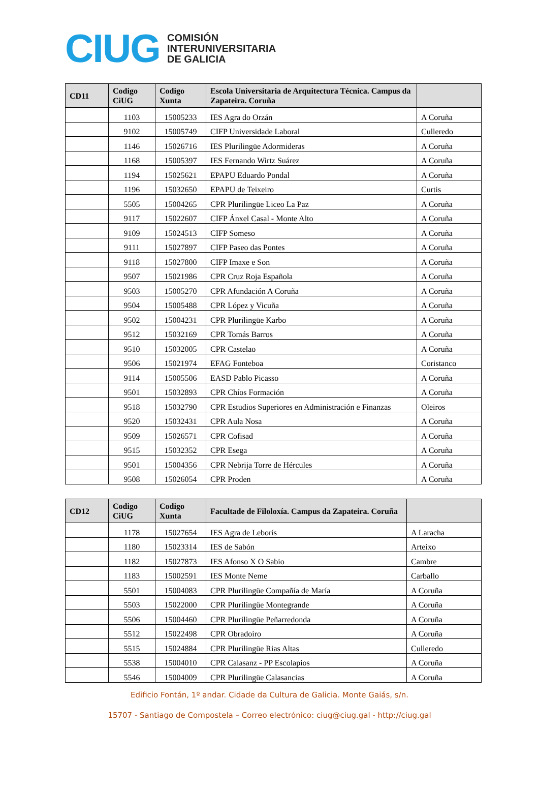CIUG
COMISIÓN
INTERUNIVERSITARIA
DE GALICIA
| CD11 | Codigo CiUG | Codigo Xunta | Escola Universitaria de Arquitectura Técnica. Campus da Zapateira. Coruña | |
| --- | --- | --- | --- | --- |
| | 1103 | 15005233 | IES Agra do Orzán | A Coruña |
| | 9102 | 15005749 | CIFP Universidade Laboral | Culleredo |
| | 1146 | 15026716 | IES Plurilingüe Adormideras | A Coruña |
| | 1168 | 15005397 | IES Fernando Wirtz Suárez | A Coruña |
| | 1194 | 15025621 | EPAPU Eduardo Pondal | A Coruña |
| | 1196 | 15032650 | EPAPU de Teixeiro | Curtis |
| | 5505 | 15004265 | CPR Plurilingüe Liceo La Paz | A Coruña |
| | 9117 | 15022607 | CIFP Ánxel Casal - Monte Alto | A Coruña |
| | 9109 | 15024513 | CIFP Someso | A Coruña |
| | 9111 | 15027897 | CIFP Paseo das Pontes | A Coruña |
| | 9118 | 15027800 | CIFP Imaxe e Son | A Coruña |
| | 9507 | 15021986 | CPR Cruz Roja Española | A Coruña |
| | 9503 | 15005270 | CPR Afundación A Coruña | A Coruña |
| | 9504 | 15005488 | CPR López y Vicuña | A Coruña |
| | 9502 | 15004231 | CPR Plurilingüe Karbo | A Coruña |
| | 9512 | 15032169 | CPR Tomás Barros | A Coruña |
| | 9510 | 15032005 | CPR Castelao | A Coruña |
| | 9506 | 15021974 | EFAG Fonteboa | Coristanco |
| | 9114 | 15005506 | EASD Pablo Picasso | A Coruña |
| | 9501 | 15032893 | CPR Chíos Formación | A Coruña |
| | 9518 | 15032790 | CPR Estudios Superiores en Administración e Finanzas | Oleiros |
| | 9520 | 15032431 | CPR Aula Nosa | A Coruña |
| | 9509 | 15026571 | CPR Cofisad | A Coruña |
| | 9515 | 15032352 | CPR Esega | A Coruña |
| | 9501 | 15004356 | CPR Nebrija Torre de Hércules | A Coruña |
| | 9508 | 15026054 | CPR Proden | A Coruña |
| CD12 | Codigo CiUG | Codigo Xunta | Facultade de Filoloxía. Campus da Zapateira. Coruña | |
| --- | --- | --- | --- | --- |
| | 1178 | 15027654 | IES Agra de Leborís | A Laracha |
| | 1180 | 15023314 | IES de Sabón | Arteixo |
| | 1182 | 15027873 | IES Afonso X O Sabio | Cambre |
| | 1183 | 15002591 | IES Monte Neme | Carballo |
| | 5501 | 15004083 | CPR Plurilingüe Compañía de María | A Coruña |
| | 5503 | 15022000 | CPR Plurilingüe Montegrande | A Coruña |
| | 5506 | 15004460 | CPR Plurilingüe Peñarredonda | A Coruña |
| | 5512 | 15022498 | CPR Obradoiro | A Coruña |
| | 5515 | 15024884 | CPR Plurilingüe Rias Altas | Culleredo |
| | 5538 | 15004010 | CPR Calasanz - PP Escolapios | A Coruña |
| | 5546 | 15004009 | CPR Plurilingüe Calasancias | A Coruña |
Edificio Fontán, 1º andar. Cidade da Cultura de Galicia. Monte Gaiás, s/n.
15707 - Santiago de Compostela – Correo electrónico: ciug@ciug.gal - http://ciug.gal